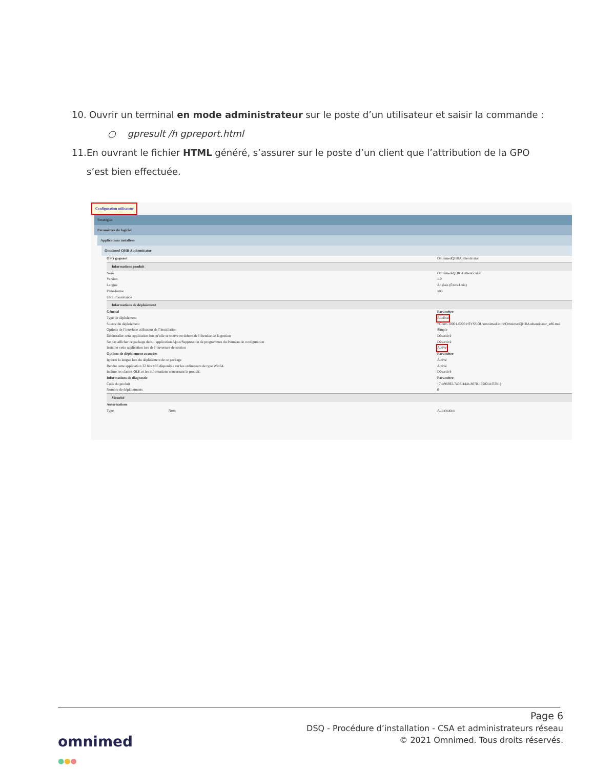10. Ouvrir un terminal en mode administrateur sur le poste d’un utilisateur et saisir la commande :
○ gpresult /h gpreport.html
11. En ouvrant le fichier HTML généré, s’assurer sur le poste d’un client que l’attribution de la GPO s’est bien effectuée.
Configuration utilisateur
Stratégies
Paramètres du logiciel
Applications installées
Omnimed-QHR Authenticator
OSG gagnant OmnimedQHRAuthenticator
Informations produit
Nom Omnimed-QHR Authenticator
Version 1.0
Langue Anglais (États-Unis)
Plate-forme x86
URL d’assistance
Informations de déploiement
Général Paramètre
Type de déploiement Attribué
Source du déploiement \\Cnnv-10001-02001\SYSVOL\omnimed.intra\OmnimedQHRAuthenticator_x86.msi
Options de l’interface utilisateur de l’installation Simple
Désinstaller cette application lorsqu’elle se trouve en dehors de l’étendue de la gestion Désactivé
Ne pas afficher ce package dans l’application Ajout/Suppression de programmes du Panneau de configuration Désactivé
Installer cette application lors de l’ouverture de session Activé
Options de déploiement avancées Paramètre
Ignorer la langue lors du déploiement de ce package Activé
Rendre cette application 32 bits x86 disponible sur les ordinateurs de type Win64. Activé
Inclure les classes OLE et les informations concernant le produit. Désactivé
Informations de diagnostic Paramètre
Code du produit {7de96692-7a08-44ab-8870-1928241f33b1}
Nombre de déploiements 0
Sécurité
Autorisations
Type Nom Autorisation
Page 6
DSQ - Procédure d’installation - CSA et administrateurs réseau
© 2021 Omnimed. Tous droits réservés.
omnimed
●●●